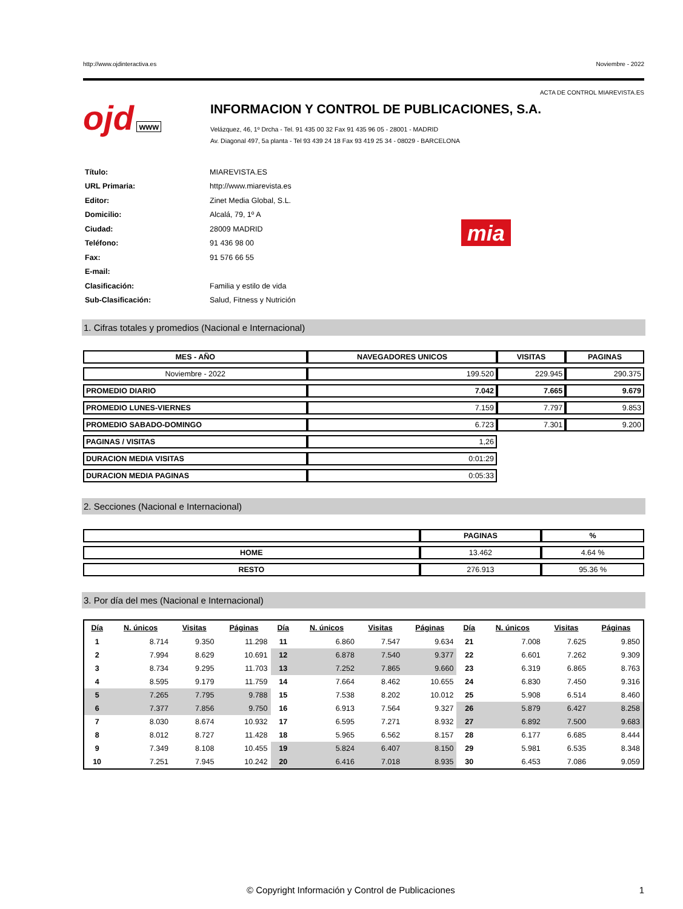http://www.ojdinteractiva.es Noviembre - 2022
ACTA DE CONTROL MIAREVISTA.ES
ojd www
INFORMACION Y CONTROL DE PUBLICACIONES, S.A.
Velázquez, 46, 1º Drcha - Tel. 91 435 00 32 Fax 91 435 96 05 - 28001 - MADRID
Av. Diagonal 497, 5a planta - Tel 93 439 24 18 Fax 93 419 25 34 - 08029 - BARCELONA
| Título: | MIAREVISTA.ES |
| URL Primaria: | http://www.miarevista.es |
| Editor: | Zinet Media Global, S.L. |
| Domicilio: | Alcalá, 79, 1º A |
| Ciudad: | 28009 MADRID |
| Teléfono: | 91 436 98 00 |
| Fax: | 91 576 66 55 |
| E-mail: | |
| Clasificación: | Familia y estilo de vida |
| Sub-Clasificación: | Salud, Fitness y Nutrición |
mia
1. Cifras totales y promedios (Nacional e Internacional)
| MES - AÑO | NAVEGADORES UNICOS | VISITAS | PAGINAS |
| --- | --- | --- | --- |
| Noviembre - 2022 | 199.520 | 229.945 | 290.375 |
| PROMEDIO DIARIO | 7.042 | 7.665 | 9.679 |
| PROMEDIO LUNES-VIERNES | 7.159 | 7.797 | 9.853 |
| PROMEDIO SABADO-DOMINGO | 6.723 | 7.301 | 9.200 |
| PAGINAS / VISITAS | 1,26 | | |
| DURACION MEDIA VISITAS | 0:01:29 | | |
| DURACION MEDIA PAGINAS | 0:05:33 | | |
2. Secciones (Nacional e Internacional)
| | PAGINAS | % |
| --- | --- | --- |
| HOME | 13.462 | 4.64 % |
| RESTO | 276.913 | 95.36 % |
3. Por día del mes (Nacional e Internacional)
| Día | N. únicos | Visitas | Páginas | Día | N. únicos | Visitas | Páginas | Día | N. únicos | Visitas | Páginas |
| --- | --- | --- | --- | --- | --- | --- | --- | --- | --- | --- | --- |
| 1 | 8.714 | 9.350 | 11.298 | 11 | 6.860 | 7.547 | 9.634 | 21 | 7.008 | 7.625 | 9.850 |
| 2 | 7.994 | 8.629 | 10.691 | 12 | 6.878 | 7.540 | 9.377 | 22 | 6.601 | 7.262 | 9.309 |
| 3 | 8.734 | 9.295 | 11.703 | 13 | 7.252 | 7.865 | 9.660 | 23 | 6.319 | 6.865 | 8.763 |
| 4 | 8.595 | 9.179 | 11.759 | 14 | 7.664 | 8.462 | 10.655 | 24 | 6.830 | 7.450 | 9.316 |
| 5 | 7.265 | 7.795 | 9.788 | 15 | 7.538 | 8.202 | 10.012 | 25 | 5.908 | 6.514 | 8.460 |
| 6 | 7.377 | 7.856 | 9.750 | 16 | 6.913 | 7.564 | 9.327 | 26 | 5.879 | 6.427 | 8.258 |
| 7 | 8.030 | 8.674 | 10.932 | 17 | 6.595 | 7.271 | 8.932 | 27 | 6.892 | 7.500 | 9.683 |
| 8 | 8.012 | 8.727 | 11.428 | 18 | 5.965 | 6.562 | 8.157 | 28 | 6.177 | 6.685 | 8.444 |
| 9 | 7.349 | 8.108 | 10.455 | 19 | 5.824 | 6.407 | 8.150 | 29 | 5.981 | 6.535 | 8.348 |
| 10 | 7.251 | 7.945 | 10.242 | 20 | 6.416 | 7.018 | 8.935 | 30 | 6.453 | 7.086 | 9.059 |
© Copyright Información y Control de Publicaciones 1